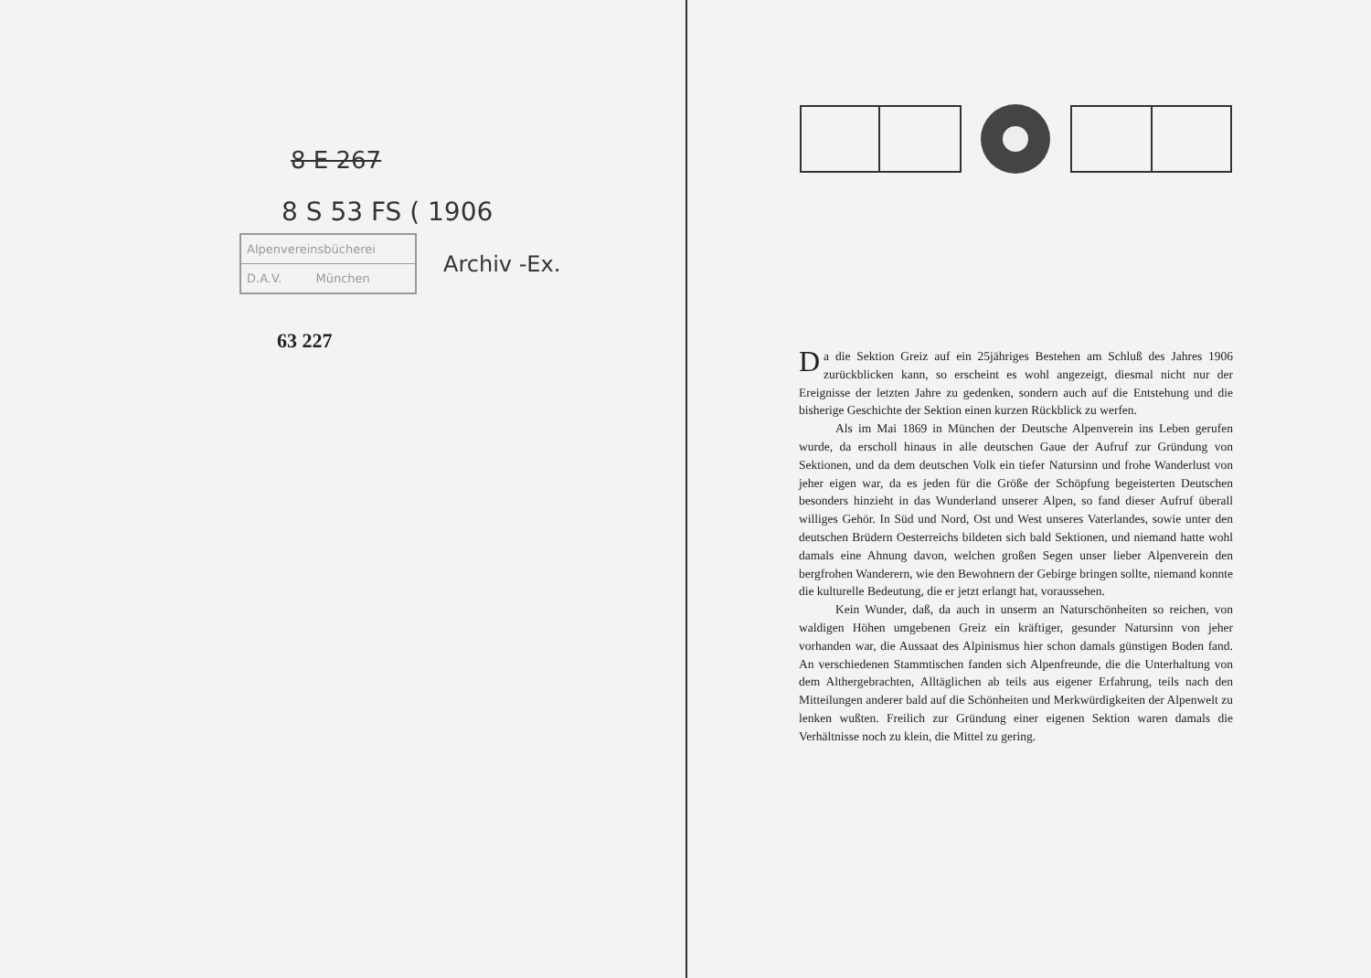8 E 267
8 S 53 FS ( 1906
Alpenvereinsbücherei
D.A.V. München
Archiv -Ex.
63 227
Da die Sektion Greiz auf ein 25jähriges Bestehen am Schluß des Jahres 1906 zurückblicken kann, so erscheint es wohl angezeigt, diesmal nicht nur der Ereignisse der letzten Jahre zu gedenken, sondern auch auf die Entstehung und die bisherige Geschichte der Sektion einen kurzen Rückblick zu werfen.
Als im Mai 1869 in München der Deutsche Alpenverein ins Leben gerufen wurde, da erscholl hinaus in alle deutschen Gaue der Aufruf zur Gründung von Sektionen, und da dem deutschen Volk ein tiefer Natursinn und frohe Wanderlust von jeher eigen war, da es jeden für die Größe der Schöpfung begeisterten Deutschen besonders hinzieht in das Wunderland unserer Alpen, so fand dieser Aufruf überall williges Gehör. In Süd und Nord, Ost und West unseres Vaterlandes, sowie unter den deutschen Brüdern Oesterreichs bildeten sich bald Sektionen, und niemand hatte wohl damals eine Ahnung davon, welchen großen Segen unser lieber Alpenverein den bergfrohen Wanderern, wie den Bewohnern der Gebirge bringen sollte, niemand konnte die kulturelle Bedeutung, die er jetzt erlangt hat, voraussehen.
Kein Wunder, daß, da auch in unserm an Naturschönheiten so reichen, von waldigen Höhen umgebenen Greiz ein kräftiger, gesunder Natursinn von jeher vorhanden war, die Aussaat des Alpinismus hier schon damals günstigen Boden fand. An verschiedenen Stammtischen fanden sich Alpenfreunde, die die Unterhaltung von dem Althergebrachten, Alltäglichen ab teils aus eigener Erfahrung, teils nach den Mitteilungen anderer bald auf die Schönheiten und Merkwürdigkeiten der Alpenwelt zu lenken wußten. Freilich zur Gründung einer eigenen Sektion waren damals die Verhältnisse noch zu klein, die Mittel zu gering.